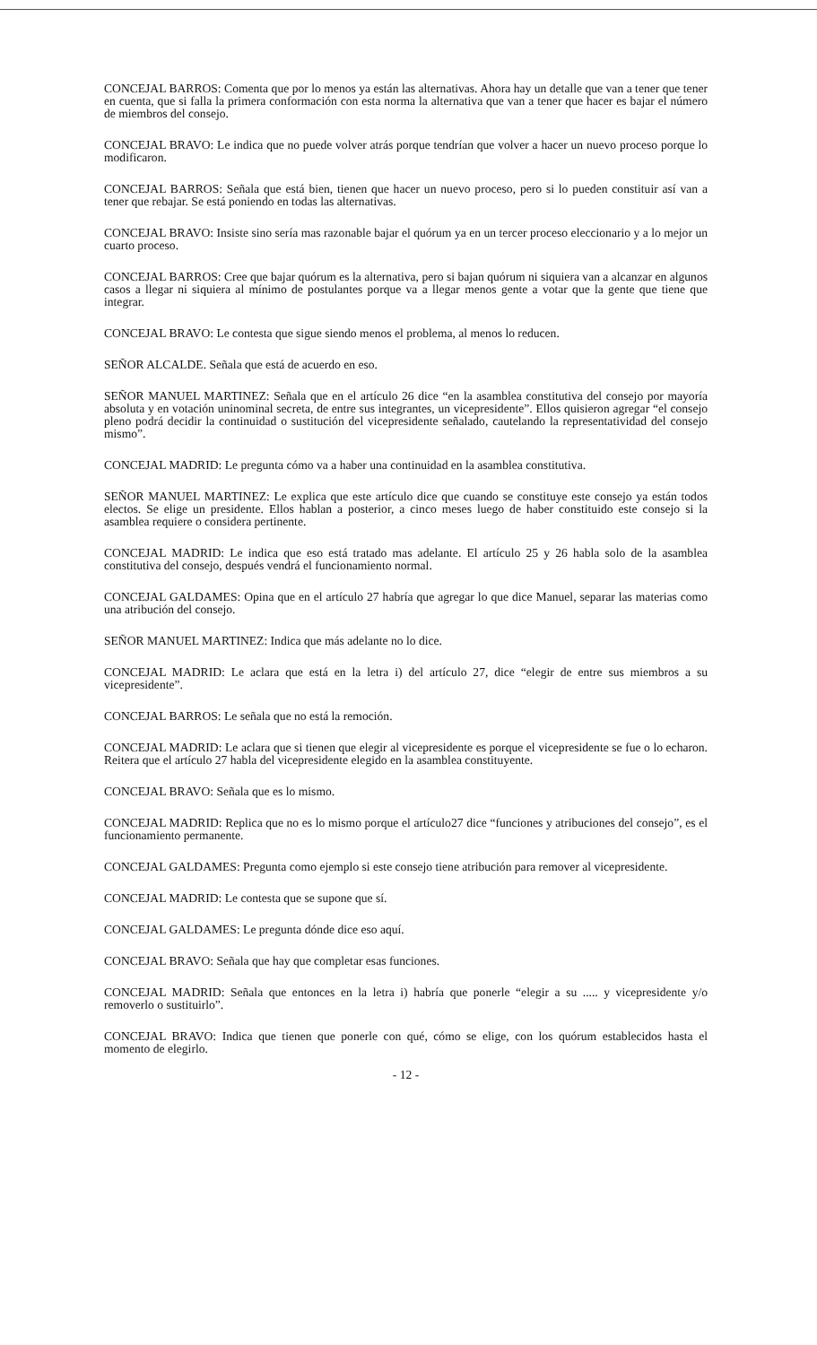CONCEJAL BARROS: Comenta que por lo menos ya están las alternativas. Ahora hay un detalle que van a tener que tener en cuenta, que si falla la primera conformación con esta norma la alternativa que van a tener que hacer es bajar el número de miembros del consejo.
CONCEJAL BRAVO: Le indica que no puede volver atrás porque tendrían que volver a hacer un nuevo proceso porque lo modificaron.
CONCEJAL BARROS: Señala que está bien, tienen que hacer un nuevo proceso, pero si lo pueden constituir así van a tener que rebajar. Se está poniendo en todas las alternativas.
CONCEJAL BRAVO: Insiste sino sería mas razonable bajar el quórum ya en un tercer proceso eleccionario y a lo mejor un cuarto proceso.
CONCEJAL BARROS: Cree que bajar quórum es la alternativa, pero si bajan quórum ni siquiera van a alcanzar en algunos casos a llegar ni siquiera al mínimo de postulantes porque va a llegar menos gente a votar que la gente que tiene que integrar.
CONCEJAL BRAVO: Le contesta que sigue siendo menos el problema, al menos lo reducen.
SEÑOR ALCALDE. Señala que está de acuerdo en eso.
SEÑOR MANUEL MARTINEZ: Señala que en el artículo 26 dice “en la asamblea constitutiva del consejo por mayoría absoluta y en votación uninominal secreta, de entre sus integrantes, un vicepresidente”. Ellos quisieron agregar “el consejo pleno podrá decidir la continuidad o sustitución del vicepresidente señalado, cautelando la representatividad del consejo mismo”.
CONCEJAL MADRID: Le pregunta cómo va a haber una continuidad en la asamblea constitutiva.
SEÑOR MANUEL MARTINEZ: Le explica que este artículo dice que cuando se constituye este consejo ya están todos electos. Se elige un presidente. Ellos hablan a posterior, a cinco meses luego de haber constituido este consejo si la asamblea requiere o considera pertinente.
CONCEJAL MADRID: Le indica que eso está tratado mas adelante. El artículo 25 y 26 habla solo de la asamblea constitutiva del consejo, después vendrá el funcionamiento normal.
CONCEJAL GALDAMES: Opina que en el artículo 27 habría que agregar lo que dice Manuel, separar las materias como una atribución del consejo.
SEÑOR MANUEL MARTINEZ: Indica que más adelante no lo dice.
CONCEJAL MADRID: Le aclara que está en la letra i) del artículo 27, dice “elegir de entre sus miembros a su vicepresidente”.
CONCEJAL BARROS: Le señala que no está la remoción.
CONCEJAL MADRID: Le aclara que si tienen que elegir al vicepresidente es porque el vicepresidente se fue o lo echaron. Reitera que el artículo 27 habla del vicepresidente elegido en la asamblea constituyente.
CONCEJAL BRAVO: Señala que es lo mismo.
CONCEJAL MADRID: Replica que no es lo mismo porque el artículo27 dice “funciones y atribuciones del consejo”, es el funcionamiento permanente.
CONCEJAL GALDAMES: Pregunta como ejemplo si este consejo tiene atribución para remover al vicepresidente.
CONCEJAL MADRID: Le contesta que se supone que sí.
CONCEJAL GALDAMES: Le pregunta dónde dice eso aquí.
CONCEJAL BRAVO: Señala que hay que completar esas funciones.
CONCEJAL MADRID: Señala que entonces en la letra i) habría que ponerle “elegir a su ..... y vicepresidente y/o removerlo o sustituirlo”.
CONCEJAL BRAVO: Indica que tienen que ponerle con qué, cómo se elige, con los quórum establecidos hasta el momento de elegirlo.
- 12 -